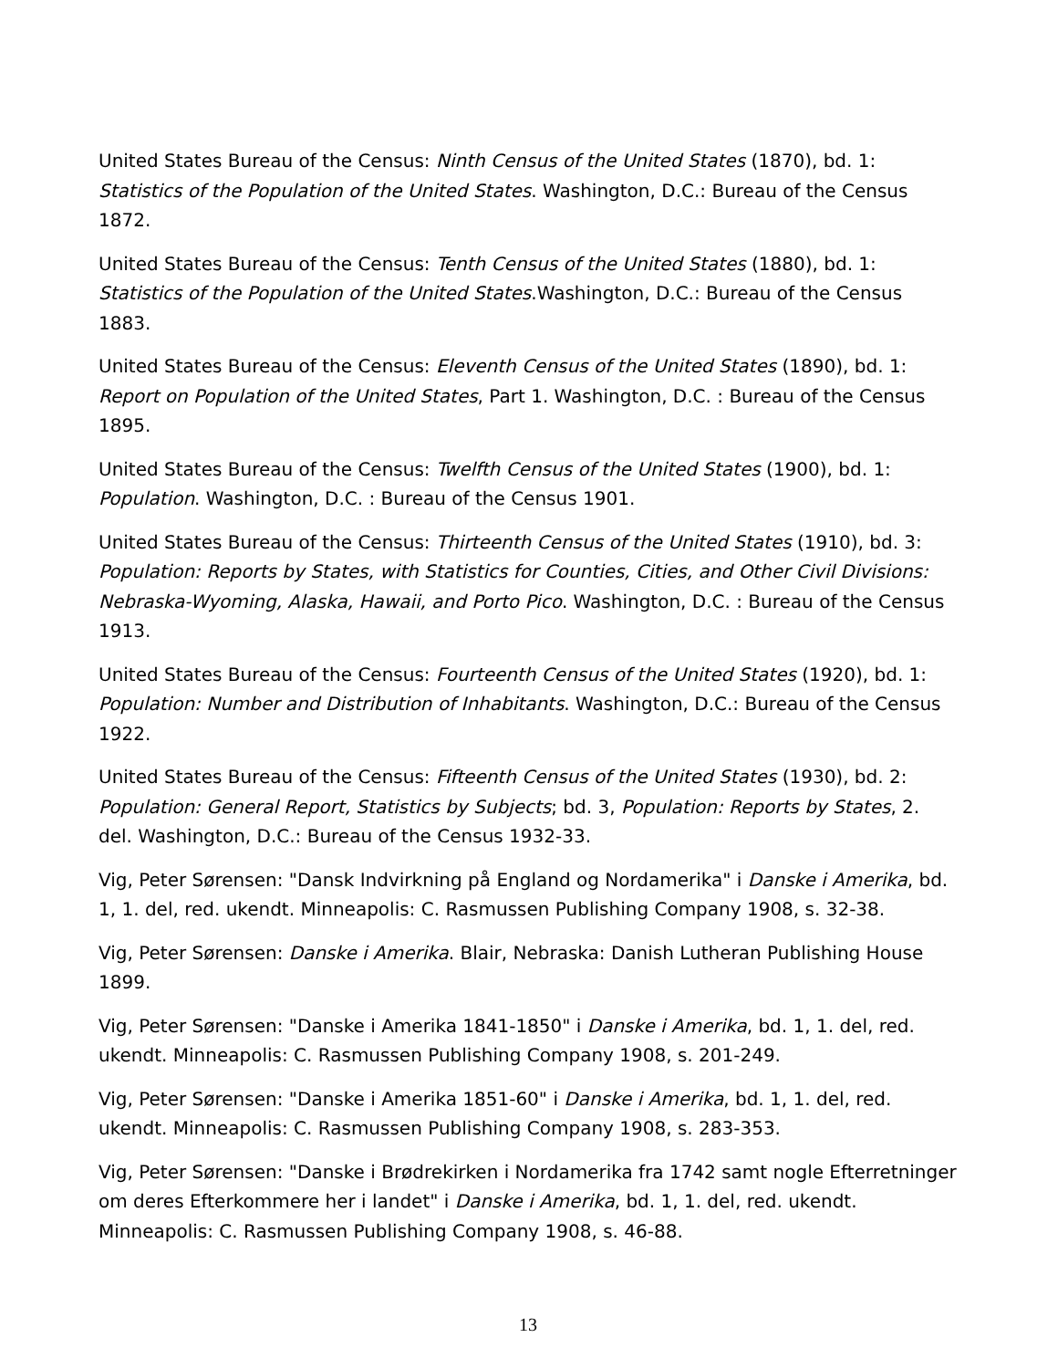United States Bureau of the Census: Ninth Census of the United States (1870), bd. 1: Statistics of the Population of the United States. Washington, D.C.: Bureau of the Census 1872.
United States Bureau of the Census: Tenth Census of the United States (1880), bd. 1: Statistics of the Population of the United States.Washington, D.C.: Bureau of the Census 1883.
United States Bureau of the Census: Eleventh Census of the United States (1890), bd. 1: Report on Population of the United States, Part 1. Washington, D.C. : Bureau of the Census 1895.
United States Bureau of the Census: Twelfth Census of the United States (1900), bd. 1: Population. Washington, D.C. : Bureau of the Census 1901.
United States Bureau of the Census: Thirteenth Census of the United States (1910), bd. 3: Population: Reports by States, with Statistics for Counties, Cities, and Other Civil Divisions: Nebraska-Wyoming, Alaska, Hawaii, and Porto Pico. Washington, D.C. : Bureau of the Census 1913.
United States Bureau of the Census: Fourteenth Census of the United States (1920), bd. 1: Population: Number and Distribution of Inhabitants. Washington, D.C.: Bureau of the Census 1922.
United States Bureau of the Census: Fifteenth Census of the United States (1930), bd. 2: Population: General Report, Statistics by Subjects; bd. 3, Population: Reports by States, 2. del. Washington, D.C.: Bureau of the Census 1932-33.
Vig, Peter Sørensen: "Dansk Indvirkning på England og Nordamerika" i Danske i Amerika, bd. 1, 1. del, red. ukendt. Minneapolis: C. Rasmussen Publishing Company 1908, s. 32-38.
Vig, Peter Sørensen: Danske i Amerika. Blair, Nebraska: Danish Lutheran Publishing House 1899.
Vig, Peter Sørensen: "Danske i Amerika 1841-1850" i Danske i Amerika, bd. 1, 1. del, red. ukendt. Minneapolis: C. Rasmussen Publishing Company 1908, s. 201-249.
Vig, Peter Sørensen: "Danske i Amerika 1851-60" i Danske i Amerika, bd. 1, 1. del, red. ukendt. Minneapolis: C. Rasmussen Publishing Company 1908, s. 283-353.
Vig, Peter Sørensen: "Danske i Brødrekirken i Nordamerika fra 1742 samt nogle Efterretninger om deres Efterkommere her i landet" i Danske i Amerika, bd. 1, 1. del, red. ukendt. Minneapolis: C. Rasmussen Publishing Company 1908, s. 46-88.
13